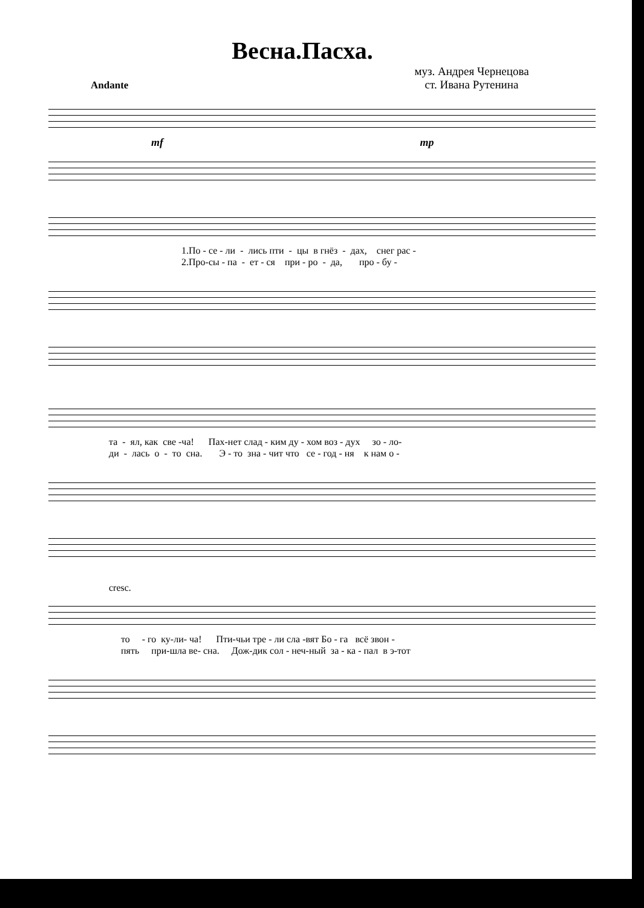Весна.Пасха.
муз. Андрея Чернецова
ст. Ивана Рутенина
Andante
mf mp
1.По - се - ли - лись пти - цы в гнёз - дах, снег рас - 2.Про-сы - па - ет - ся при - ро - да, про - бу -
та - ял, как све -ча! Пах-нет слад - ким ду - хом воз - дух зо - ло- ди - лась о - то сна. Э - то зна - чит что се - год - ня к нам о -
cresc.
то - го ку-ли- ча! Пти-чьи тре - ли сла -вят Бо - га всё звон - пять при-шла ве- сна. Дож-дик сол - неч-ный за - ка - пал в э-тот